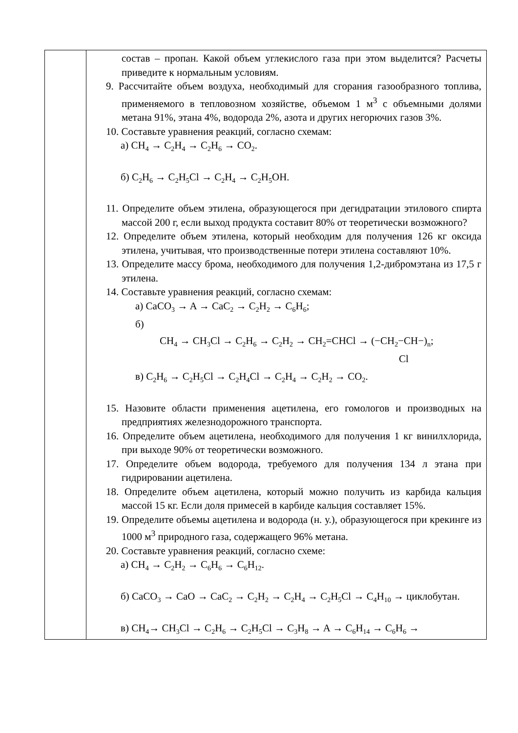| | состав – пропан. Какой объем углекислого газа при этом выделится? Расчеты приведите к нормальным условиям. 9. Рассчитайте объем воздуха, необходимый для сгорания газообразного топлива, применяемого в тепловозном хозяйстве, объемом 1 м<sup>3</sup> с объемными долями метана 91%, этана 4%, водорода 2%, азота и других негорючих газов 3%. 10. Составьте уравнения реакций, согласно схемам: а) CH<sub>4</sub> → C<sub>2</sub>H<sub>4</sub> → C<sub>2</sub>H<sub>6</sub> → CO<sub>2</sub>. б) C<sub>2</sub>H<sub>6</sub> → C<sub>2</sub>H<sub>5</sub>Cl → C<sub>2</sub>H<sub>4</sub> → C<sub>2</sub>H<sub>5</sub>OH. 11. Определите объем этилена, образующегося при дегидратации этилового спирта массой 200 г, если выход продукта составит 80% от теоретически возможного? 12. Определите объем этилена, который необходим для получения 126 кг оксида этилена, учитывая, что производственные потери этилена составляют 10%. 13. Определите массу брома, необходимого для получения 1,2-дибромэтана из 17,5 г этилена. 14. Составьте уравнения реакций, согласно схемам: а) CaCO<sub>3</sub> → A → CaC<sub>2</sub> → C<sub>2</sub>H<sub>2</sub> → C<sub>6</sub>H<sub>6</sub>; б) CH<sub>4</sub> → CH<sub>3</sub>Cl → C<sub>2</sub>H<sub>6</sub> → C<sub>2</sub>H<sub>2</sub> → CH<sub>2</sub>=CHCl → (−CH<sub>2</sub>−CH−)<sub>n</sub>; Cl в) C<sub>2</sub>H<sub>6</sub> → C<sub>2</sub>H<sub>5</sub>Cl → C<sub>2</sub>H<sub>4</sub>Cl → C<sub>2</sub>H<sub>4</sub> → C<sub>2</sub>H<sub>2</sub> → CO<sub>2</sub>. 15. Назовите области применения ацетилена, его гомологов и производных на предприятиях железнодорожного транспорта. 16. Определите объем ацетилена, необходимого для получения 1 кг винилхлорида, при выходе 90% от теоретически возможного. 17. Определите объем водорода, требуемого для получения 134 л этана при гидрировании ацетилена. 18. Определите объем ацетилена, который можно получить из карбида кальция массой 15 кг. Если доля примесей в карбиде кальция составляет 15%. 19. Определите объемы ацетилена и водорода (н. у.), образующегося при крекинге из 1000 м<sup>3</sup> природного газа, содержащего 96% метана. 20. Составьте уравнения реакций, согласно схеме: а) CH<sub>4</sub> → C<sub>2</sub>H<sub>2</sub> → C<sub>6</sub>H<sub>6</sub> → C<sub>6</sub>H<sub>12</sub>. б) CaCO<sub>3</sub> → CaO → CaC<sub>2</sub> → C<sub>2</sub>H<sub>2</sub> → C<sub>2</sub>H<sub>4</sub> → C<sub>2</sub>H<sub>5</sub>Cl → C<sub>4</sub>H<sub>10</sub> → циклобутан. в) CH<sub>4</sub>→ CH<sub>3</sub>Cl → C<sub>2</sub>H<sub>6</sub> → C<sub>2</sub>H<sub>5</sub>Cl → C<sub>3</sub>H<sub>8</sub> → A → C<sub>6</sub>H<sub>14</sub> → C<sub>6</sub>H<sub>6</sub> → |